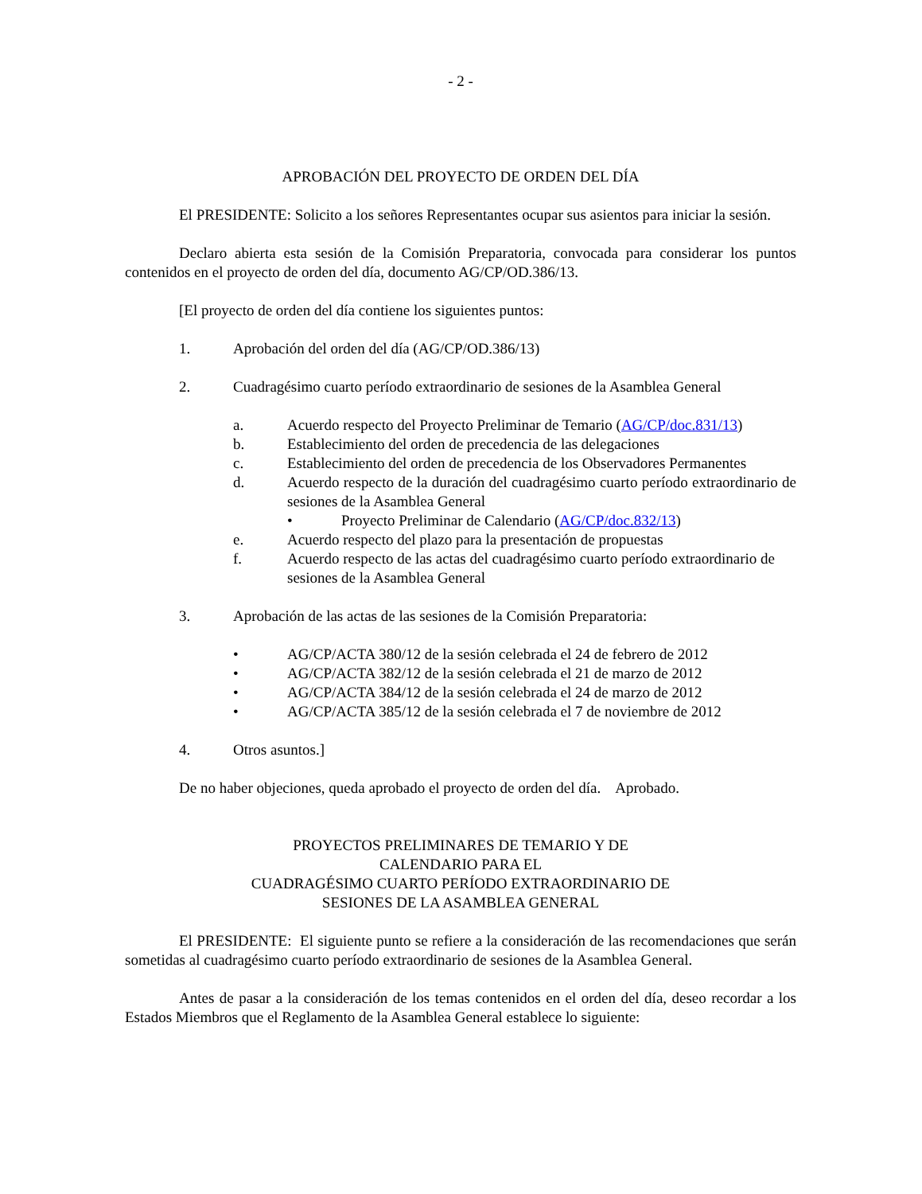- 2 -
APROBACIÓN DEL PROYECTO DE ORDEN DEL DÍA
El PRESIDENTE: Solicito a los señores Representantes ocupar sus asientos para iniciar la sesión.
Declaro abierta esta sesión de la Comisión Preparatoria, convocada para considerar los puntos contenidos en el proyecto de orden del día, documento AG/CP/OD.386/13.
[El proyecto de orden del día contiene los siguientes puntos:
1. Aprobación del orden del día (AG/CP/OD.386/13)
2. Cuadragésimo cuarto período extraordinario de sesiones de la Asamblea General
a. Acuerdo respecto del Proyecto Preliminar de Temario (AG/CP/doc.831/13)
b. Establecimiento del orden de precedencia de las delegaciones
c. Establecimiento del orden de precedencia de los Observadores Permanentes
d. Acuerdo respecto de la duración del cuadragésimo cuarto período extraordinario de sesiones de la Asamblea General
• Proyecto Preliminar de Calendario (AG/CP/doc.832/13)
e. Acuerdo respecto del plazo para la presentación de propuestas
f. Acuerdo respecto de las actas del cuadragésimo cuarto período extraordinario de sesiones de la Asamblea General
3. Aprobación de las actas de las sesiones de la Comisión Preparatoria:
• AG/CP/ACTA 380/12 de la sesión celebrada el 24 de febrero de 2012
• AG/CP/ACTA 382/12 de la sesión celebrada el 21 de marzo de 2012
• AG/CP/ACTA 384/12 de la sesión celebrada el 24 de marzo de 2012
• AG/CP/ACTA 385/12 de la sesión celebrada el 7 de noviembre de 2012
4. Otros asuntos.]
De no haber objeciones, queda aprobado el proyecto de orden del día. Aprobado.
PROYECTOS PRELIMINARES DE TEMARIO Y DE
CALENDARIO PARA EL
CUADRAGÉSIMO CUARTO PERÍODO EXTRAORDINARIO DE
SESIONES DE LA ASAMBLEA GENERAL
El PRESIDENTE: El siguiente punto se refiere a la consideración de las recomendaciones que serán sometidas al cuadragésimo cuarto período extraordinario de sesiones de la Asamblea General.
Antes de pasar a la consideración de los temas contenidos en el orden del día, deseo recordar a los Estados Miembros que el Reglamento de la Asamblea General establece lo siguiente: